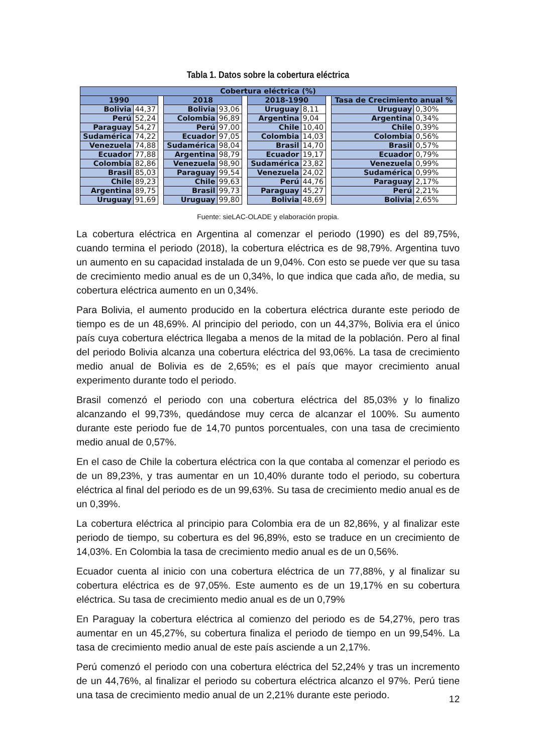Tabla 1. Datos sobre la cobertura eléctrica
| Cobertura eléctrica (%) | | | | | | | | | | |
| 1990 | | | 2018 | | | 2018-1990 | | | Tasa de Crecimiento anual % | |
| Bolivia | 44,37 | | Bolivia | 93,06 | | Uruguay | 8,11 | | Uruguay | 0,30% |
| Perú | 52,24 | | Colombia | 96,89 | | Argentina | 9,04 | | Argentina | 0,34% |
| Paraguay | 54,27 | | Perú | 97,00 | | Chile | 10,40 | | Chile | 0,39% |
| Sudamérica | 74,22 | | Ecuador | 97,05 | | Colombia | 14,03 | | Colombia | 0,56% |
| Venezuela | 74,88 | | Sudamérica | 98,04 | | Brasil | 14,70 | | Brasil | 0,57% |
| Ecuador | 77,88 | | Argentina | 98,79 | | Ecuador | 19,17 | | Ecuador | 0,79% |
| Colombia | 82,86 | | Venezuela | 98,90 | | Sudamérica | 23,82 | | Venezuela | 0,99% |
| Brasil | 85,03 | | Paraguay | 99,54 | | Venezuela | 24,02 | | Sudamérica | 0,99% |
| Chile | 89,23 | | Chile | 99,63 | | Perú | 44,76 | | Paraguay | 2,17% |
| Argentina | 89,75 | | Brasil | 99,73 | | Paraguay | 45,27 | | Perú | 2,21% |
| Uruguay | 91,69 | | Uruguay | 99,80 | | Bolivia | 48,69 | | Bolivia | 2,65% |
Fuente: sieLAC-OLADE y elaboración propia.
La cobertura eléctrica en Argentina al comenzar el periodo (1990) es del 89,75%, cuando termina el periodo (2018), la cobertura eléctrica es de 98,79%. Argentina tuvo un aumento en su capacidad instalada de un 9,04%. Con esto se puede ver que su tasa de crecimiento medio anual es de un 0,34%, lo que indica que cada año, de media, su cobertura eléctrica aumento en un 0,34%.
Para Bolivia, el aumento producido en la cobertura eléctrica durante este periodo de tiempo es de un 48,69%. Al principio del periodo, con un 44,37%, Bolivia era el único país cuya cobertura eléctrica llegaba a menos de la mitad de la población. Pero al final del periodo Bolivia alcanza una cobertura eléctrica del 93,06%. La tasa de crecimiento medio anual de Bolivia es de 2,65%; es el país que mayor crecimiento anual experimento durante todo el periodo.
Brasil comenzó el periodo con una cobertura eléctrica del 85,03% y lo finalizo alcanzando el 99,73%, quedándose muy cerca de alcanzar el 100%. Su aumento durante este periodo fue de 14,70 puntos porcentuales, con una tasa de crecimiento medio anual de 0,57%.
En el caso de Chile la cobertura eléctrica con la que contaba al comenzar el periodo es de un 89,23%, y tras aumentar en un 10,40% durante todo el periodo, su cobertura eléctrica al final del periodo es de un 99,63%. Su tasa de crecimiento medio anual es de un 0,39%.
La cobertura eléctrica al principio para Colombia era de un 82,86%, y al finalizar este periodo de tiempo, su cobertura es del 96,89%, esto se traduce en un crecimiento de 14,03%. En Colombia la tasa de crecimiento medio anual es de un 0,56%.
Ecuador cuenta al inicio con una cobertura eléctrica de un 77,88%, y al finalizar su cobertura eléctrica es de 97,05%. Este aumento es de un 19,17% en su cobertura eléctrica. Su tasa de crecimiento medio anual es de un 0,79%
En Paraguay la cobertura eléctrica al comienzo del periodo es de 54,27%, pero tras aumentar en un 45,27%, su cobertura finaliza el periodo de tiempo en un 99,54%. La tasa de crecimiento medio anual de este país asciende a un 2,17%.
Perú comenzó el periodo con una cobertura eléctrica del 52,24% y tras un incremento de un 44,76%, al finalizar el periodo su cobertura eléctrica alcanzo el 97%. Perú tiene una tasa de crecimiento medio anual de un 2,21% durante este periodo.
12